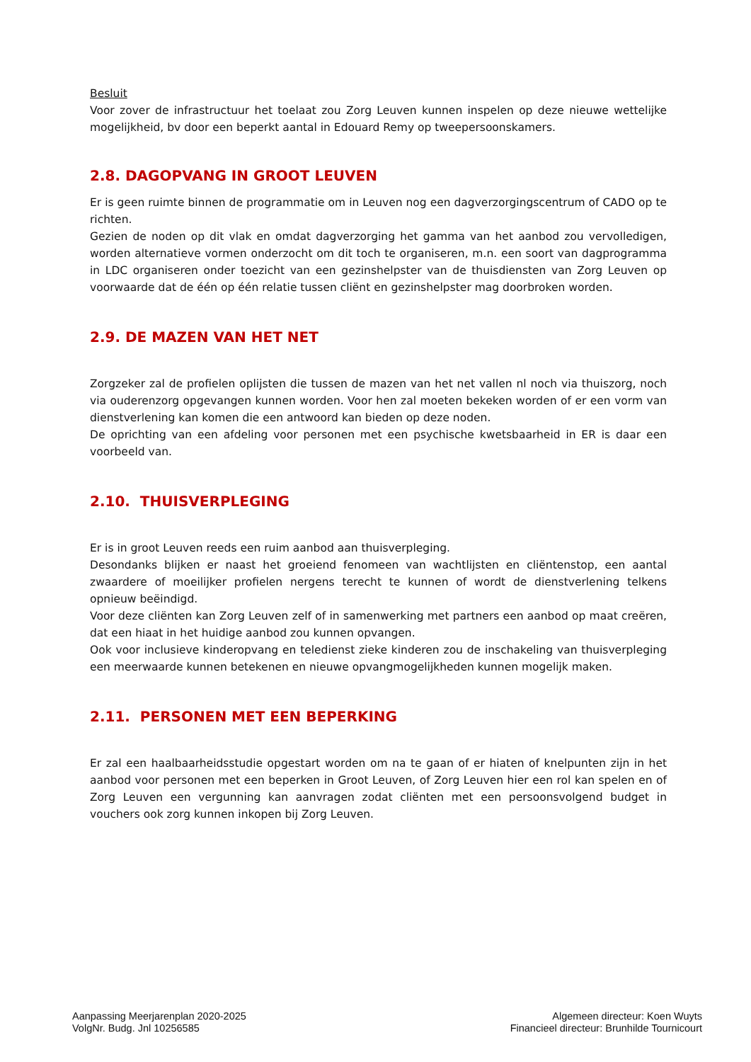Besluit
Voor zover de infrastructuur het toelaat zou Zorg Leuven kunnen inspelen op deze nieuwe wettelijke mogelijkheid, bv door een beperkt aantal in Edouard Remy op tweepersoonskamers.
2.8. DAGOPVANG IN GROOT LEUVEN
Er is geen ruimte binnen de programmatie om in Leuven nog een dagverzorgingscentrum of CADO op te richten.
Gezien de noden op dit vlak en omdat dagverzorging het gamma van het aanbod zou vervolledigen, worden alternatieve vormen onderzocht om dit toch te organiseren, m.n. een soort van dagprogramma in LDC organiseren onder toezicht van een gezinshelpster van de thuisdiensten van Zorg Leuven op voorwaarde dat de één op één relatie tussen cliënt en gezinshelpster mag doorbroken worden.
2.9. DE MAZEN VAN HET NET
Zorgzeker zal de profielen oplijsten die tussen de mazen van het net vallen nl noch via thuiszorg, noch via ouderenzorg opgevangen kunnen worden. Voor hen zal moeten bekeken worden of er een vorm van dienstverlening kan komen die een antwoord kan bieden op deze noden.
De oprichting van een afdeling voor personen met een psychische kwetsbaarheid in ER is daar een voorbeeld van.
2.10. THUISVERPLEGING
Er is in groot Leuven reeds een ruim aanbod aan thuisverpleging.
Desondanks blijken er naast het groeiend fenomeen van wachtlijsten en cliëntenstop, een aantal zwaardere of moeilijker profielen nergens terecht te kunnen of wordt de dienstverlening telkens opnieuw beëindigd.
Voor deze cliënten kan Zorg Leuven zelf of in samenwerking met partners een aanbod op maat creëren, dat een hiaat in het huidige aanbod zou kunnen opvangen.
Ook voor inclusieve kinderopvang en teledienst zieke kinderen zou de inschakeling van thuisverpleging een meerwaarde kunnen betekenen en nieuwe opvangmogelijkheden kunnen mogelijk maken.
2.11. PERSONEN MET EEN BEPERKING
Er zal een haalbaarheidsstudie opgestart worden om na te gaan of er hiaten of knelpunten zijn in het aanbod voor personen met een beperken in Groot Leuven, of Zorg Leuven hier een rol kan spelen en of Zorg Leuven een vergunning kan aanvragen zodat cliënten met een persoonsvolgend budget in vouchers ook zorg kunnen inkopen bij Zorg Leuven.
Aanpassing Meerjarenplan 2020-2025
VolgNr. Budg. Jnl 10256585
Algemeen directeur: Koen Wuyts
Financieel directeur: Brunhilde Tournicourt